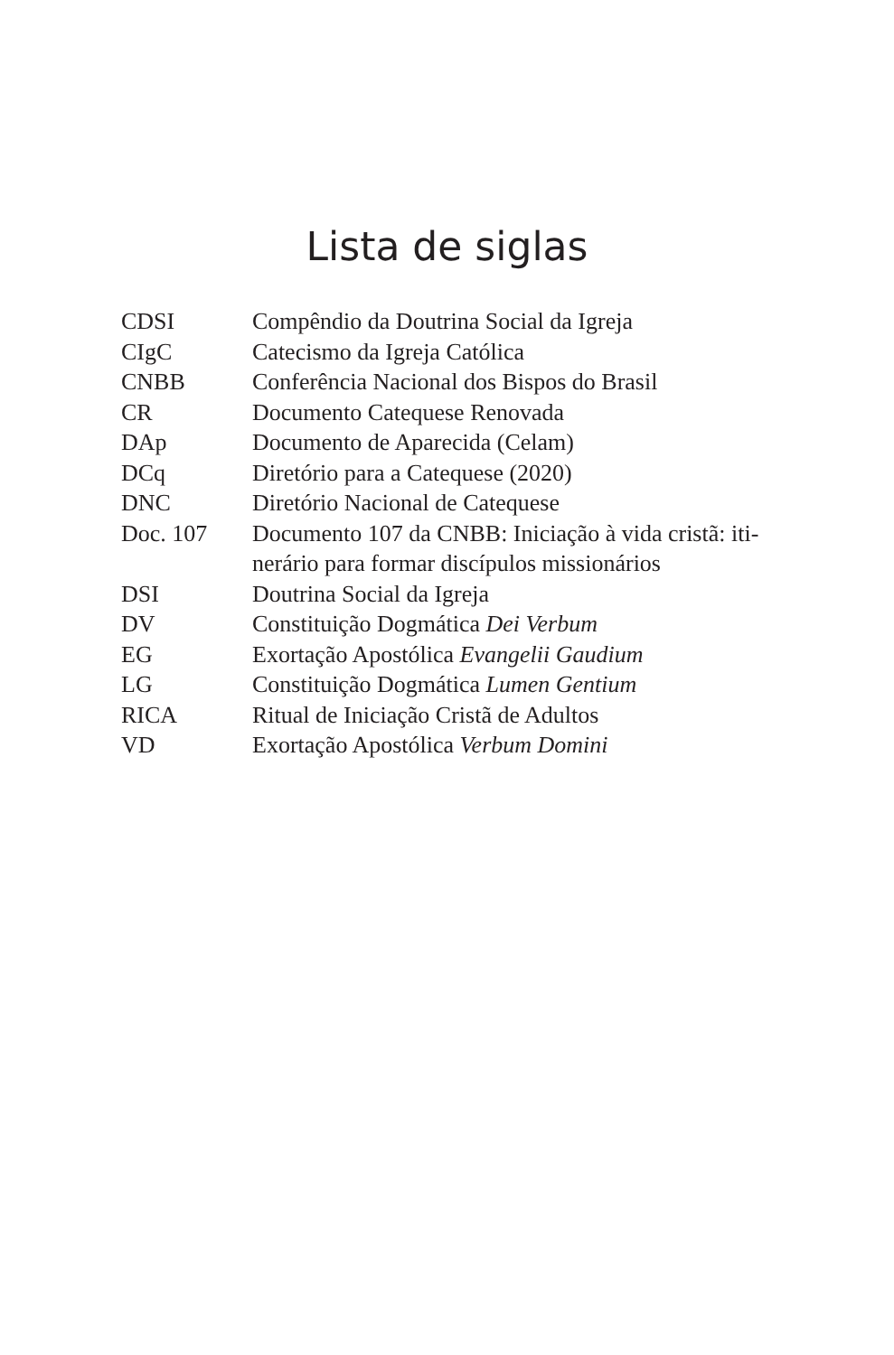Lista de siglas
| CDSI | Compêndio da Doutrina Social da Igreja |
| CIgC | Catecismo da Igreja Católica |
| CNBB | Conferência Nacional dos Bispos do Brasil |
| CR | Documento Catequese Renovada |
| DAp | Documento de Aparecida (Celam) |
| DCq | Diretório para a Catequese (2020) |
| DNC | Diretório Nacional de Catequese |
| Doc. 107 | Documento 107 da CNBB: Iniciação à vida cristã: iti- nerário para formar discípulos missionários |
| DSI | Doutrina Social da Igreja |
| DV | Constituição Dogmática Dei Verbum |
| EG | Exortação Apostólica Evangelii Gaudium |
| LG | Constituição Dogmática Lumen Gentium |
| RICA | Ritual de Iniciação Cristã de Adultos |
| VD | Exortação Apostólica Verbum Domini |